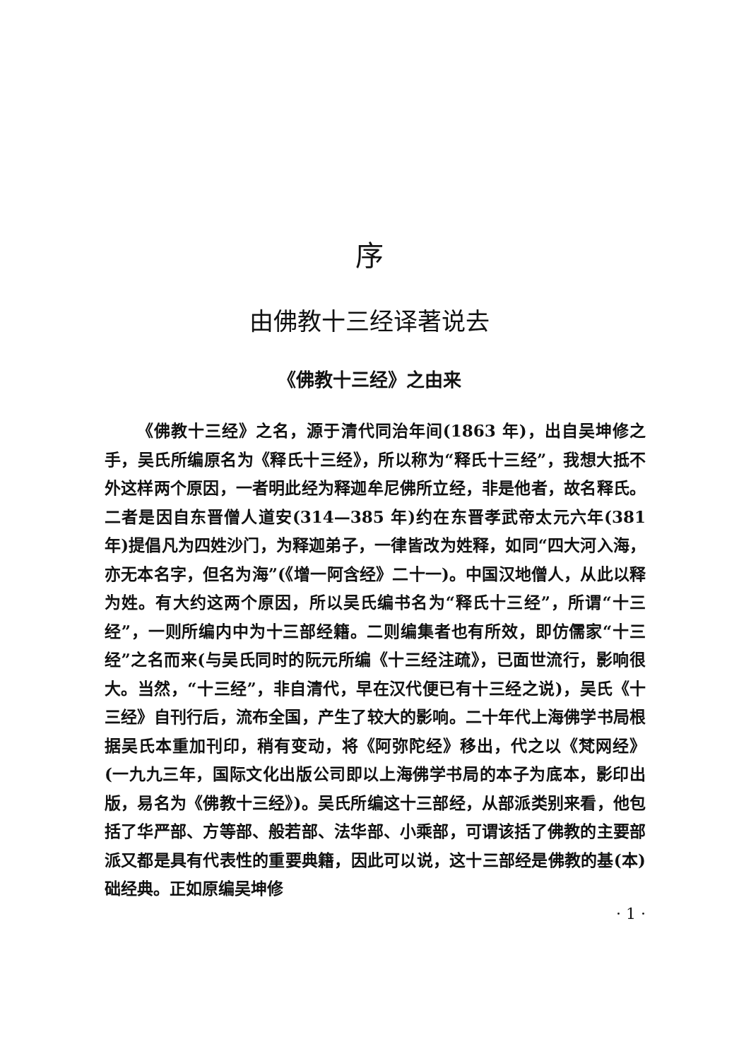序
由佛教十三经译著说去
《佛教十三经》之由来
《佛教十三经》之名，源于清代同治年间(1863 年)，出自吴坤修之手，吴氏所编原名为《释氏十三经》，所以称为“释氏十三经”，我想大抵不外这样两个原因，一者明此经为释迦牟尼佛所立经，非是他者，故名释氏。二者是因自东晋僧人道安(314—385 年)约在东晋孝武帝太元六年(381 年)提倡凡为四姓沙门，为释迦弟子，一律皆改为姓释，如同“四大河入海，亦无本名字，但名为海”(《增一阿含经》二十一)。中国汉地僧人，从此以释为姓。有大约这两个原因，所以吴氏编书名为“释氏十三经”，所谓“十三经”，一则所编内中为十三部经籍。二则编集者也有所效，即仿儒家“十三经”之名而来(与吴氏同时的阮元所编《十三经注疏》，已面世流行，影响很大。当然，“十三经”，非自清代，早在汉代便已有十三经之说)，吴氏《十三经》自刊行后，流布全国，产生了较大的影响。二十年代上海佛学书局根据吴氏本重加刊印，稍有变动，将《阿弥陀经》移出，代之以《梵网经》(一九九三年，国际文化出版公司即以上海佛学书局的本子为底本，影印出版，易名为《佛教十三经》)。吴氏所编这十三部经，从部派类别来看，他包括了华严部、方等部、般若部、法华部、小乘部，可谓该括了佛教的主要部派又都是具有代表性的重要典籍，因此可以说，这十三部经是佛教的基(本)础经典。正如原编吴坤修
· 1 ·